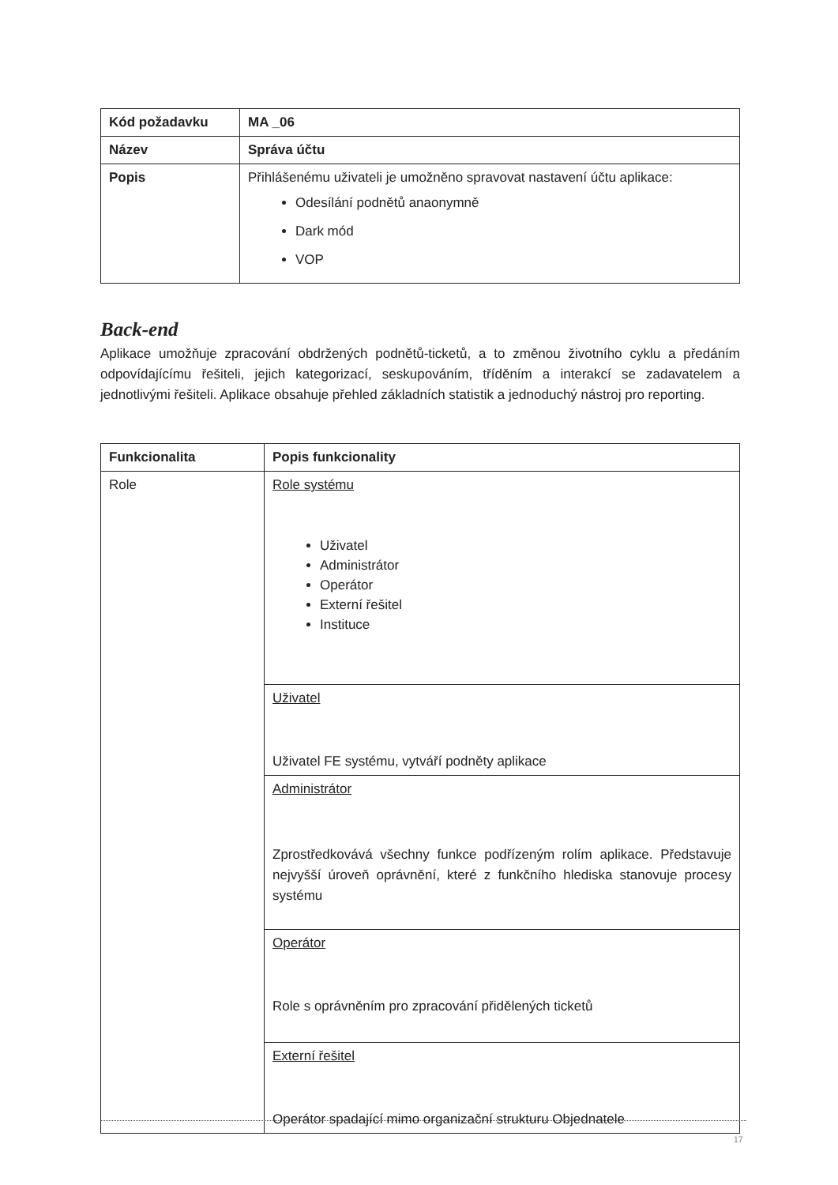| Kód požadavku | MA _06 |
| --- | --- |
| Název | Správa účtu |
| Popis | Přihlášenému uživateli je umožněno spravovat nastavení účtu aplikace: Odesílání podnětů anaonymně Dark mód VOP |
Back-end
Aplikace umožňuje zpracování obdržených podnětů-ticketů, a to změnou životního cyklu a předáním odpovídajícímu řešiteli, jejich kategorizací, seskupováním, tříděním a interakcí se zadavatelem a jednotlivými řešiteli. Aplikace obsahuje přehled základních statistik a jednoduchý nástroj pro reporting.
| Funkcionalita | Popis funkcionality |
| --- | --- |
| Role | Role systému Uživatel Administrátor Operátor Externí řešitel Instituce |
| | Uživatel Uživatel FE systému, vytváří podněty aplikace |
| | Administrátor Zprostředkovává všechny funkce podřízeným rolím aplikace. Představuje nejvyšší úroveň oprávnění, které z funkčního hlediska stanovuje procesy systému |
| | Operátor Role s oprávněním pro zpracování přidělených ticketů |
| | Externí řešitel Operátor spadající mimo organizační strukturu Objednatele |
17